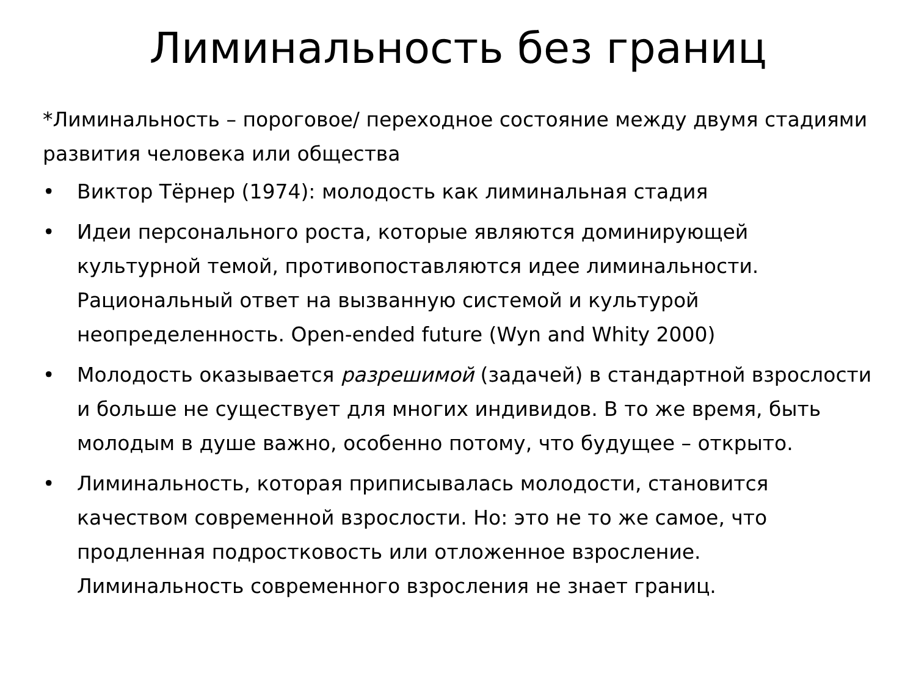Лиминальность без границ
*Лиминальность – пороговое/ переходное состояние между двумя стадиями развития человека или общества
• Виктор Тёрнер (1974): молодость как лиминальная стадия
• Идеи персонального роста, которые являются доминирующей культурной темой, противопоставляются идее лиминальности. Рациональный ответ на вызванную системой и культурой неопределенность. Open-ended future (Wyn and Whity 2000)
• Молодость оказывается разрешимой (задачей) в стандартной взрослости и больше не существует для многих индивидов. В то же время, быть молодым в душе важно, особенно потому, что будущее – открыто.
• Лиминальность, которая приписывалась молодости, становится качеством современной взрослости. Но: это не то же самое, что продленная подростковость или отложенное взросление. Лиминальность современного взросления не знает границ.